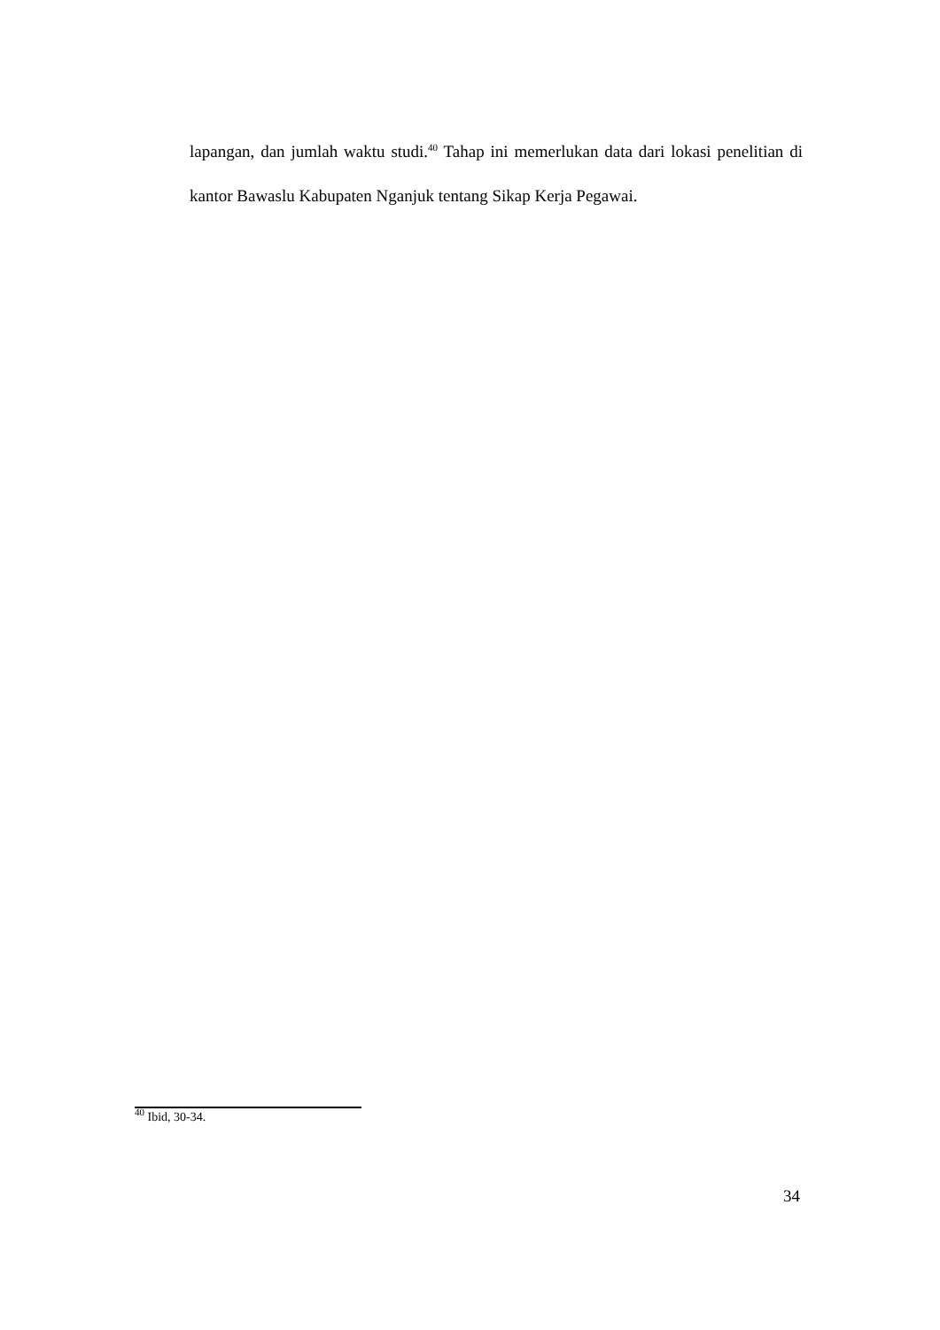lapangan, dan jumlah waktu studi.<sup>40</sup> Tahap ini memerlukan data dari lokasi penelitian di kantor Bawaslu Kabupaten Nganjuk tentang Sikap Kerja Pegawai.
<sup>40</sup> Ibid, 30-34.
34